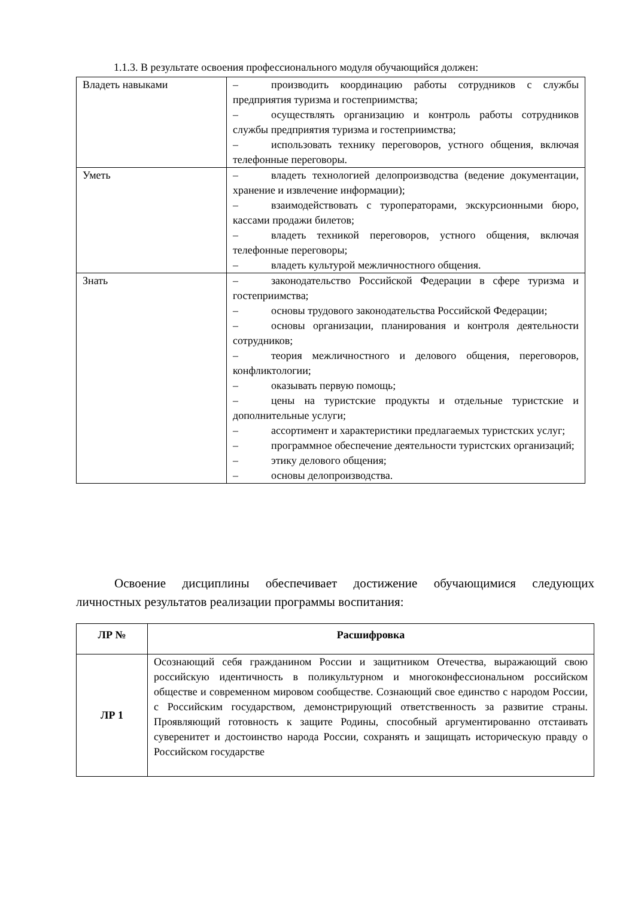1.1.3. В результате освоения профессионального модуля обучающийся должен:
| Владеть навыками | – производить координацию работы сотрудников с службы предприятия туризма и гостеприимства; – осуществлять организацию и контроль работы сотрудников службы предприятия туризма и гостеприимства; – использовать технику переговоров, устного общения, включая телефонные переговоры. |
| Уметь | – владеть технологией делопроизводства (ведение документации, хранение и извлечение информации); – взаимодействовать с туроператорами, экскурсионными бюро, кассами продажи билетов; – владеть техникой переговоров, устного общения, включая телефонные переговоры; – владеть культурой межличностного общения. |
| Знать | – законодательство Российской Федерации в сфере туризма и гостеприимства; – основы трудового законодательства Российской Федерации; – основы организации, планирования и контроля деятельности сотрудников; – теория межличностного и делового общения, переговоров, конфликтологии; – оказывать первую помощь; – цены на туристские продукты и отдельные туристские и дополнительные услуги; – ассортимент и характеристики предлагаемых туристских услуг; – программное обеспечение деятельности туристских организаций; – этику делового общения; – основы делопроизводства. |
Освоение дисциплины обеспечивает достижение обучающимися следующих личностных результатов реализации программы воспитания:
| ЛР № | Расшифровка |
| --- | --- |
| ЛР 1 | Осознающий себя гражданином России и защитником Отечества, выражающий свою российскую идентичность в поликультурном и многоконфессиональном российском обществе и современном мировом сообществе. Сознающий свое единство с народом России, с Российским государством, демонстрирующий ответственность за развитие страны. Проявляющий готовность к защите Родины, способный аргументированно отстаивать суверенитет и достоинство народа России, сохранять и защищать историческую правду о Российском государстве |